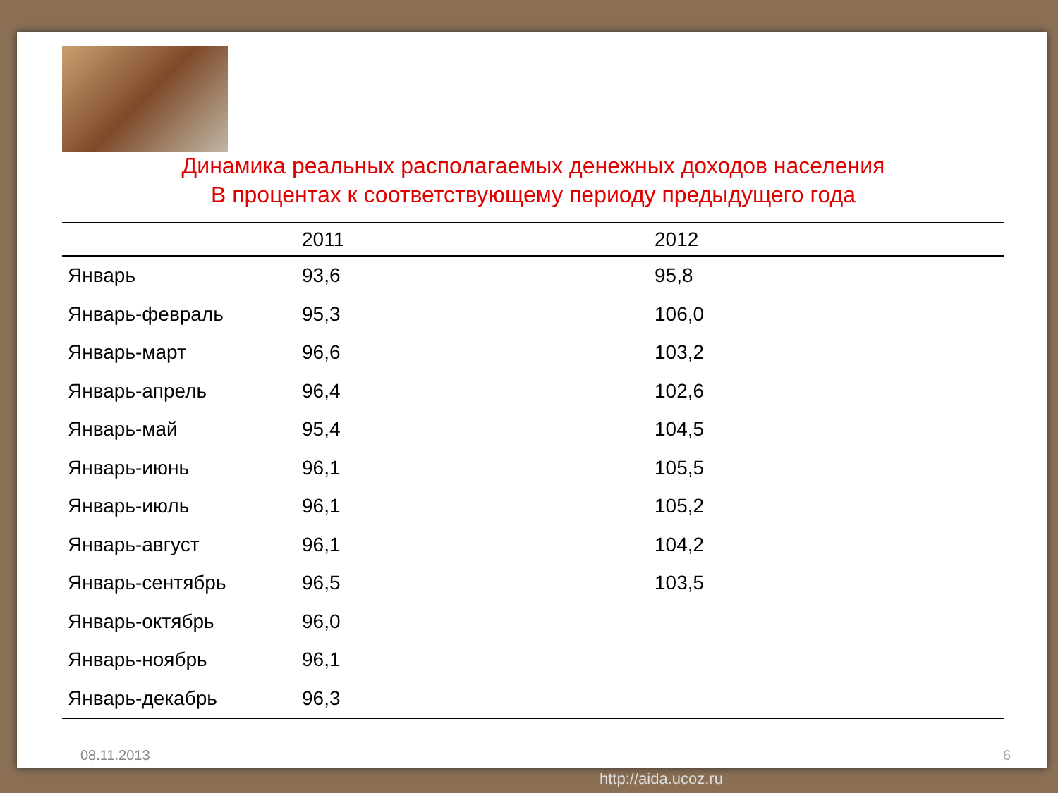Динамика реальных располагаемых денежных доходов населения
В процентах к соответствующему периоду предыдущего года
| | 2011 | 2012 |
| --- | --- | --- |
| Январь | 93,6 | 95,8 |
| Январь-февраль | 95,3 | 106,0 |
| Январь-март | 96,6 | 103,2 |
| Январь-апрель | 96,4 | 102,6 |
| Январь-май | 95,4 | 104,5 |
| Январь-июнь | 96,1 | 105,5 |
| Январь-июль | 96,1 | 105,2 |
| Январь-август | 96,1 | 104,2 |
| Январь-сентябрь | 96,5 | 103,5 |
| Январь-октябрь | 96,0 | |
| Январь-ноябрь | 96,1 | |
| Январь-декабрь | 96,3 | |
08.11.2013 6
http://aida.ucoz.ru